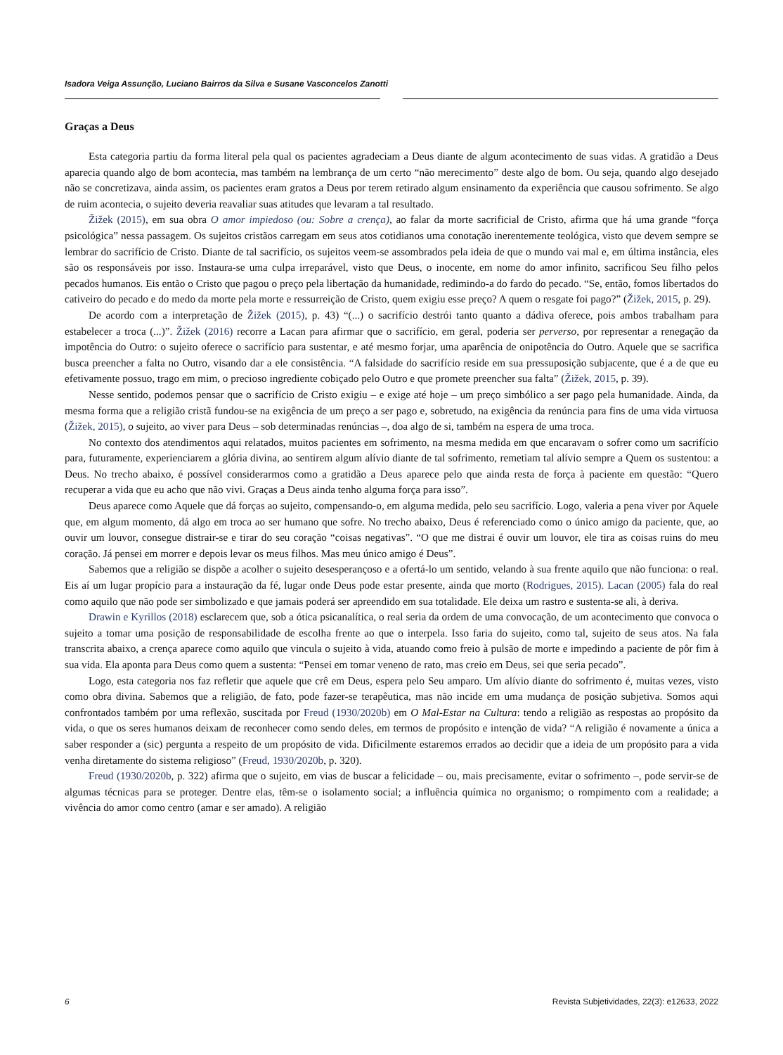Isadora Veiga Assunção, Luciano Bairros da Silva e Susane Vasconcelos Zanotti
Graças a Deus
Esta categoria partiu da forma literal pela qual os pacientes agradeciam a Deus diante de algum acontecimento de suas vidas. A gratidão a Deus aparecia quando algo de bom acontecia, mas também na lembrança de um certo “não merecimento” deste algo de bom. Ou seja, quando algo desejado não se concretizava, ainda assim, os pacientes eram gratos a Deus por terem retirado algum ensinamento da experiência que causou sofrimento. Se algo de ruim acontecia, o sujeito deveria reavaliar suas atitudes que levaram a tal resultado.
Žižek (2015), em sua obra O amor impiedoso (ou: Sobre a crença), ao falar da morte sacrificial de Cristo, afirma que há uma grande “força psicológica” nessa passagem. Os sujeitos cristãos carregam em seus atos cotidianos uma conotação inerentemente teológica, visto que devem sempre se lembrar do sacrifício de Cristo. Diante de tal sacrifício, os sujeitos veem-se assombrados pela ideia de que o mundo vai mal e, em última instância, eles são os responsáveis por isso. Instaura-se uma culpa irreparável, visto que Deus, o inocente, em nome do amor infinito, sacrificou Seu filho pelos pecados humanos. Eis então o Cristo que pagou o preço pela libertação da humanidade, redimindo-a do fardo do pecado. “Se, então, fomos libertados do cativeiro do pecado e do medo da morte pela morte e ressurreição de Cristo, quem exigiu esse preço? A quem o resgate foi pago?” (Žižek, 2015, p. 29).
De acordo com a interpretação de Žižek (2015), p. 43) “(...) o sacrifício destrói tanto quanto a dádiva oferece, pois ambos trabalham para estabelecer a troca (...)”. Žižek (2016) recorre a Lacan para afirmar que o sacrifício, em geral, poderia ser perverso, por representar a renegação da impotência do Outro: o sujeito oferece o sacrifício para sustentar, e até mesmo forjar, uma aparência de onipotência do Outro. Aquele que se sacrifica busca preencher a falta no Outro, visando dar a ele consistência. “A falsidade do sacrifício reside em sua pressuposição subjacente, que é a de que eu efetivamente possuo, trago em mim, o precioso ingrediente cobiçado pelo Outro e que promete preencher sua falta” (Žižek, 2015, p. 39).
Nesse sentido, podemos pensar que o sacrifício de Cristo exigiu – e exige até hoje – um preço simbólico a ser pago pela humanidade. Ainda, da mesma forma que a religião cristã fundou-se na exigência de um preço a ser pago e, sobretudo, na exigência da renúncia para fins de uma vida virtuosa (Žižek, 2015), o sujeito, ao viver para Deus – sob determinadas renúncias –, doa algo de si, também na espera de uma troca.
No contexto dos atendimentos aqui relatados, muitos pacientes em sofrimento, na mesma medida em que encaravam o sofrer como um sacrifício para, futuramente, experienciarem a glória divina, ao sentirem algum alívio diante de tal sofrimento, remetiam tal alívio sempre a Quem os sustentou: a Deus. No trecho abaixo, é possível considerarmos como a gratidão a Deus aparece pelo que ainda resta de força à paciente em questão: “Quero recuperar a vida que eu acho que não vivi. Graças a Deus ainda tenho alguma força para isso”.
Deus aparece como Aquele que dá forças ao sujeito, compensando-o, em alguma medida, pelo seu sacrifício. Logo, valeria a pena viver por Aquele que, em algum momento, dá algo em troca ao ser humano que sofre. No trecho abaixo, Deus é referenciado como o único amigo da paciente, que, ao ouvir um louvor, consegue distrair-se e tirar do seu coração “coisas negativas”. “O que me distrai é ouvir um louvor, ele tira as coisas ruins do meu coração. Já pensei em morrer e depois levar os meus filhos. Mas meu único amigo é Deus”.
Sabemos que a religião se dispõe a acolher o sujeito desesperançoso e a ofertá-lo um sentido, velando à sua frente aquilo que não funciona: o real. Eis aí um lugar propício para a instauração da fé, lugar onde Deus pode estar presente, ainda que morto (Rodrigues, 2015). Lacan (2005) fala do real como aquilo que não pode ser simbolizado e que jamais poderá ser apreendido em sua totalidade. Ele deixa um rastro e sustenta-se ali, à deriva.
Drawin e Kyrillos (2018) esclarecem que, sob a ótica psicanalítica, o real seria da ordem de uma convocação, de um acontecimento que convoca o sujeito a tomar uma posição de responsabilidade de escolha frente ao que o interpela. Isso faria do sujeito, como tal, sujeito de seus atos. Na fala transcrita abaixo, a crença aparece como aquilo que vincula o sujeito à vida, atuando como freio à pulsão de morte e impedindo a paciente de pôr fim à sua vida. Ela aponta para Deus como quem a sustenta: “Pensei em tomar veneno de rato, mas creio em Deus, sei que seria pecado”.
Logo, esta categoria nos faz refletir que aquele que crê em Deus, espera pelo Seu amparo. Um alívio diante do sofrimento é, muitas vezes, visto como obra divina. Sabemos que a religião, de fato, pode fazer-se terapêutica, mas não incide em uma mudança de posição subjetiva. Somos aqui confrontados também por uma reflexão, suscitada por Freud (1930/2020b) em O Mal-Estar na Cultura: tendo a religião as respostas ao propósito da vida, o que os seres humanos deixam de reconhecer como sendo deles, em termos de propósito e intenção de vida? “A religião é novamente a única a saber responder a (sic) pergunta a respeito de um propósito de vida. Dificilmente estaremos errados ao decidir que a ideia de um propósito para a vida venha diretamente do sistema religioso” (Freud, 1930/2020b, p. 320).
Freud (1930/2020b, p. 322) afirma que o sujeito, em vias de buscar a felicidade – ou, mais precisamente, evitar o sofrimento –, pode servir-se de algumas técnicas para se proteger. Dentre elas, têm-se o isolamento social; a influência química no organismo; o rompimento com a realidade; a vivência do amor como centro (amar e ser amado). A religião
6 Revista Subjetividades, 22(3): e12633, 2022